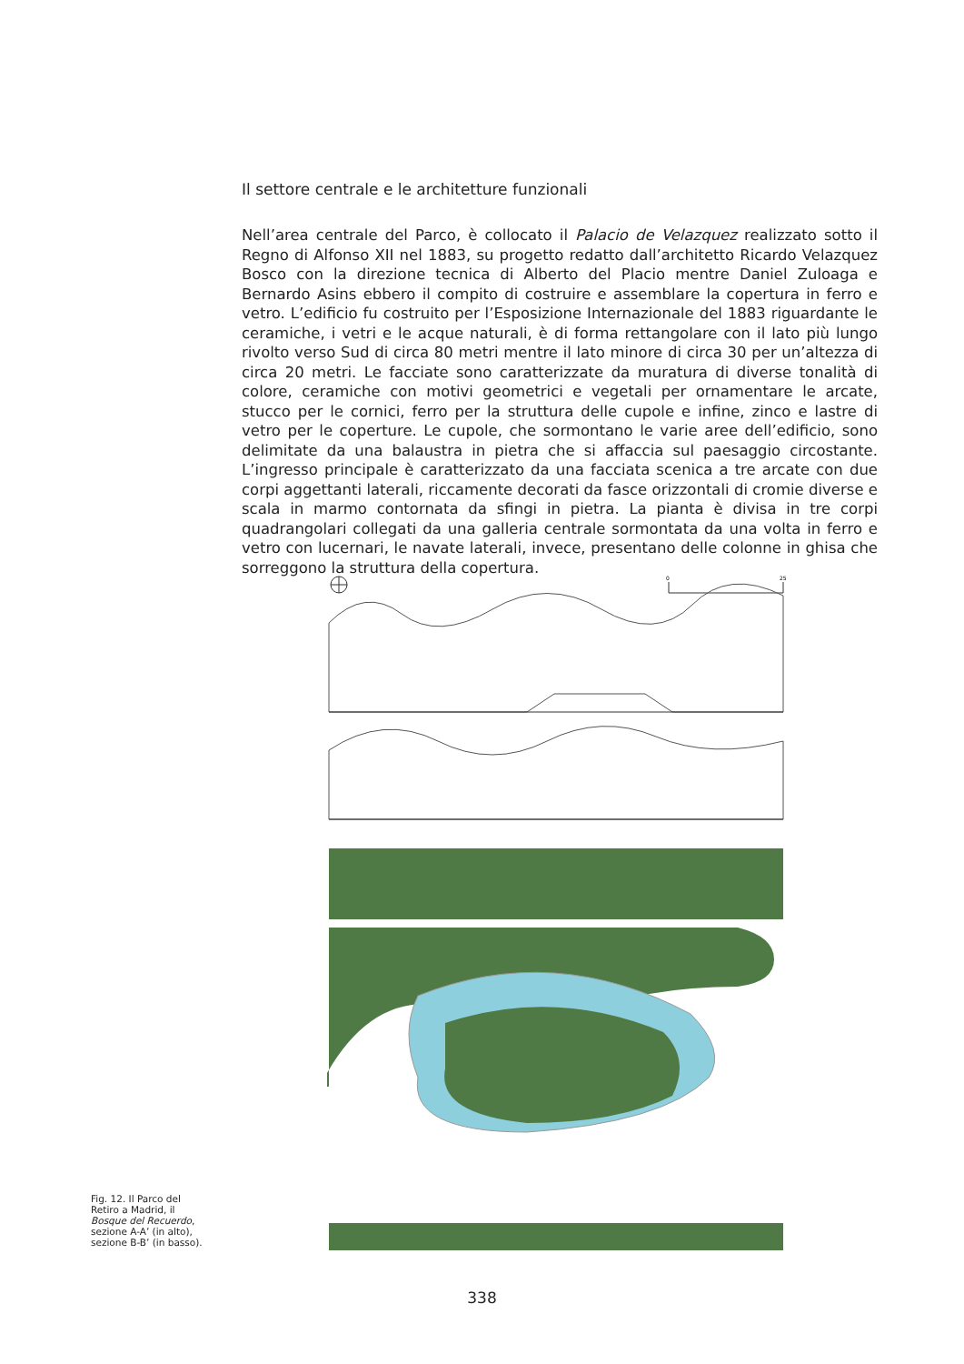Il settore centrale e le architetture funzionali
Nell’area centrale del Parco, è collocato il Palacio de Velazquez realizzato sotto il Regno di Alfonso XII nel 1883, su progetto redatto dall’architetto Ricardo Velazquez Bosco con la direzione tecnica di Alberto del Placio mentre Daniel Zuloaga e Bernardo Asins ebbero il compito di costruire e assemblare la copertura in ferro e vetro. L’edificio fu costruito per l’Esposizione Internazionale del 1883 riguardante le ceramiche, i vetri e le acque naturali, è di forma rettangolare con il lato più lungo rivolto verso Sud di circa 80 metri mentre il lato minore di circa 30 per un’altezza di circa 20 metri. Le facciate sono caratterizzate da muratura di diverse tonalità di colore, ceramiche con motivi geometrici e vegetali per ornamentare le arcate, stucco per le cornici, ferro per la struttura delle cupole e infine, zinco e lastre di vetro per le coperture. Le cupole, che sormontano le varie aree dell’edificio, sono delimitate da una balaustra in pietra che si affaccia sul paesaggio circostante. L’ingresso principale è caratterizzato da una facciata scenica a tre arcate con due corpi aggettanti laterali, riccamente decorati da fasce orizzontali di cromie diverse e scala in marmo contornata da sfingi in pietra. La pianta è divisa in tre corpi quadrangolari collegati da una galleria centrale sormontata da una volta in ferro e vetro con lucernari, le navate laterali, invece, presentano delle colonne in ghisa che sorreggono la struttura della copertura.
0
25
Fig. 12. Il Parco del Retiro a Madrid, il Bosque del Recuerdo, sezione A-A’ (in alto), sezione B-B’ (in basso).
338